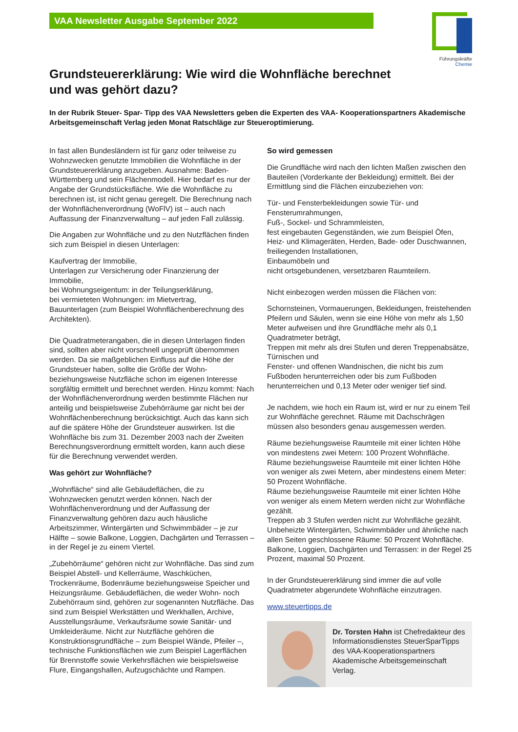VAA Newsletter Ausgabe September 2022
Führungskräfte
Chemie
Grundsteuererklärung: Wie wird die Wohnfläche berechnet und was gehört dazu?
In der Rubrik Steuer- Spar- Tipp des VAA Newsletters geben die Experten des VAA- Kooperationspartners Akademische Arbeitsgemeinschaft Verlag jeden Monat Ratschläge zur Steueroptimierung.
In fast allen Bundesländern ist für ganz oder teilweise zu Wohnzwecken genutzte Immobilien die Wohnfläche in der Grundsteuererklärung anzugeben. Ausnahme: Baden-Württemberg und sein Flächenmodell. Hier bedarf es nur der Angabe der Grundstücksfläche. Wie die Wohnfläche zu berechnen ist, ist nicht genau geregelt. Die Berechnung nach der Wohnflächenverordnung (WoFlV) ist – auch nach Auffassung der Finanzverwaltung – auf jeden Fall zulässig.
Die Angaben zur Wohnfläche und zu den Nutzflächen finden sich zum Beispiel in diesen Unterlagen:
Kaufvertrag der Immobilie,
Unterlagen zur Versicherung oder Finanzierung der Immobilie,
bei Wohnungseigentum: in der Teilungserklärung,
bei vermieteten Wohnungen: im Mietvertrag,
Bauunterlagen (zum Beispiel Wohnflächenberechnung des Architekten).
Die Quadratmeterangaben, die in diesen Unterlagen finden sind, sollten aber nicht vorschnell ungeprüft übernommen werden. Da sie maßgeblichen Einfluss auf die Höhe der Grundsteuer haben, sollte die Größe der Wohn- beziehungsweise Nutzfläche schon im eigenen Interesse sorgfältig ermittelt und berechnet werden. Hinzu kommt: Nach der Wohnflächenverordnung werden bestimmte Flächen nur anteilig und beispielsweise Zubehörräume gar nicht bei der Wohnflächenberechnung berücksichtigt. Auch das kann sich auf die spätere Höhe der Grundsteuer auswirken. Ist die Wohnfläche bis zum 31. Dezember 2003 nach der Zweiten Berechnungsverordnung ermittelt worden, kann auch diese für die Berechnung verwendet werden.
Was gehört zur Wohnfläche?
„Wohnfläche“ sind alle Gebäudeflächen, die zu Wohnzwecken genutzt werden können. Nach der Wohnflächenverordnung und der Auffassung der Finanzverwaltung gehören dazu auch häusliche Arbeitszimmer, Wintergärten und Schwimmbäder – je zur Hälfte – sowie Balkone, Loggien, Dachgärten und Terrassen – in der Regel je zu einem Viertel.
„Zubehörräume“ gehören nicht zur Wohnfläche. Das sind zum Beispiel Abstell- und Kellerräume, Waschküchen, Trockenräume, Bodenräume beziehungsweise Speicher und Heizungsräume. Gebäudeflächen, die weder Wohn- noch Zubehörraum sind, gehören zur sogenannten Nutzfläche. Das sind zum Beispiel Werkstätten und Werkhallen, Archive, Ausstellungsräume, Verkaufsräume sowie Sanitär- und Umkleideräume. Nicht zur Nutzfläche gehören die Konstruktionsgrundfläche – zum Beispiel Wände, Pfeiler –, technische Funktionsflächen wie zum Beispiel Lagerflächen für Brennstoffe sowie Verkehrsflächen wie beispielsweise Flure, Eingangshallen, Aufzugschächte und Rampen.
So wird gemessen
Die Grundfläche wird nach den lichten Maßen zwischen den Bauteilen (Vorderkante der Bekleidung) ermittelt. Bei der Ermittlung sind die Flächen einzubeziehen von:
Tür- und Fensterbekleidungen sowie Tür- und Fensterumrahmungen,
Fuß-, Sockel- und Schrammleisten,
fest eingebauten Gegenständen, wie zum Beispiel Öfen, Heiz- und Klimageräten, Herden, Bade- oder Duschwannen,
freiliegenden Installationen,
Einbaumöbeln und
nicht ortsgebundenen, versetzbaren Raumteilern.
Nicht einbezogen werden müssen die Flächen von:
Schornsteinen, Vormauerungen, Bekleidungen, freistehenden Pfeilern und Säulen, wenn sie eine Höhe von mehr als 1,50 Meter aufweisen und ihre Grundfläche mehr als 0,1 Quadratmeter beträgt,
Treppen mit mehr als drei Stufen und deren Treppenabsätze,
Türnischen und
Fenster- und offenen Wandnischen, die nicht bis zum Fußboden herunterreichen oder bis zum Fußboden herunterreichen und 0,13 Meter oder weniger tief sind.
Je nachdem, wie hoch ein Raum ist, wird er nur zu einem Teil zur Wohnfläche gerechnet. Räume mit Dachschrägen müssen also besonders genau ausgemessen werden.
Räume beziehungsweise Raumteile mit einer lichten Höhe von mindestens zwei Metern: 100 Prozent Wohnfläche.
Räume beziehungsweise Raumteile mit einer lichten Höhe von weniger als zwei Metern, aber mindestens einem Meter: 50 Prozent Wohnfläche.
Räume beziehungsweise Raumteile mit einer lichten Höhe von weniger als einem Metern werden nicht zur Wohnfläche gezählt.
Treppen ab 3 Stufen werden nicht zur Wohnfläche gezählt.
Unbeheizte Wintergärten, Schwimmbäder und ähnliche nach allen Seiten geschlossene Räume: 50 Prozent Wohnfläche.
Balkone, Loggien, Dachgärten und Terrassen: in der Regel 25 Prozent, maximal 50 Prozent.
In der Grundsteuererklärung sind immer die auf volle Quadratmeter abgerundete Wohnfläche einzutragen.
www.steuertipps.de
Dr. Torsten Hahn ist Chefredakteur des Informationsdienstes SteuerSparTipps des VAA-Kooperationspartners Akademische Arbeitsgemeinschaft Verlag.